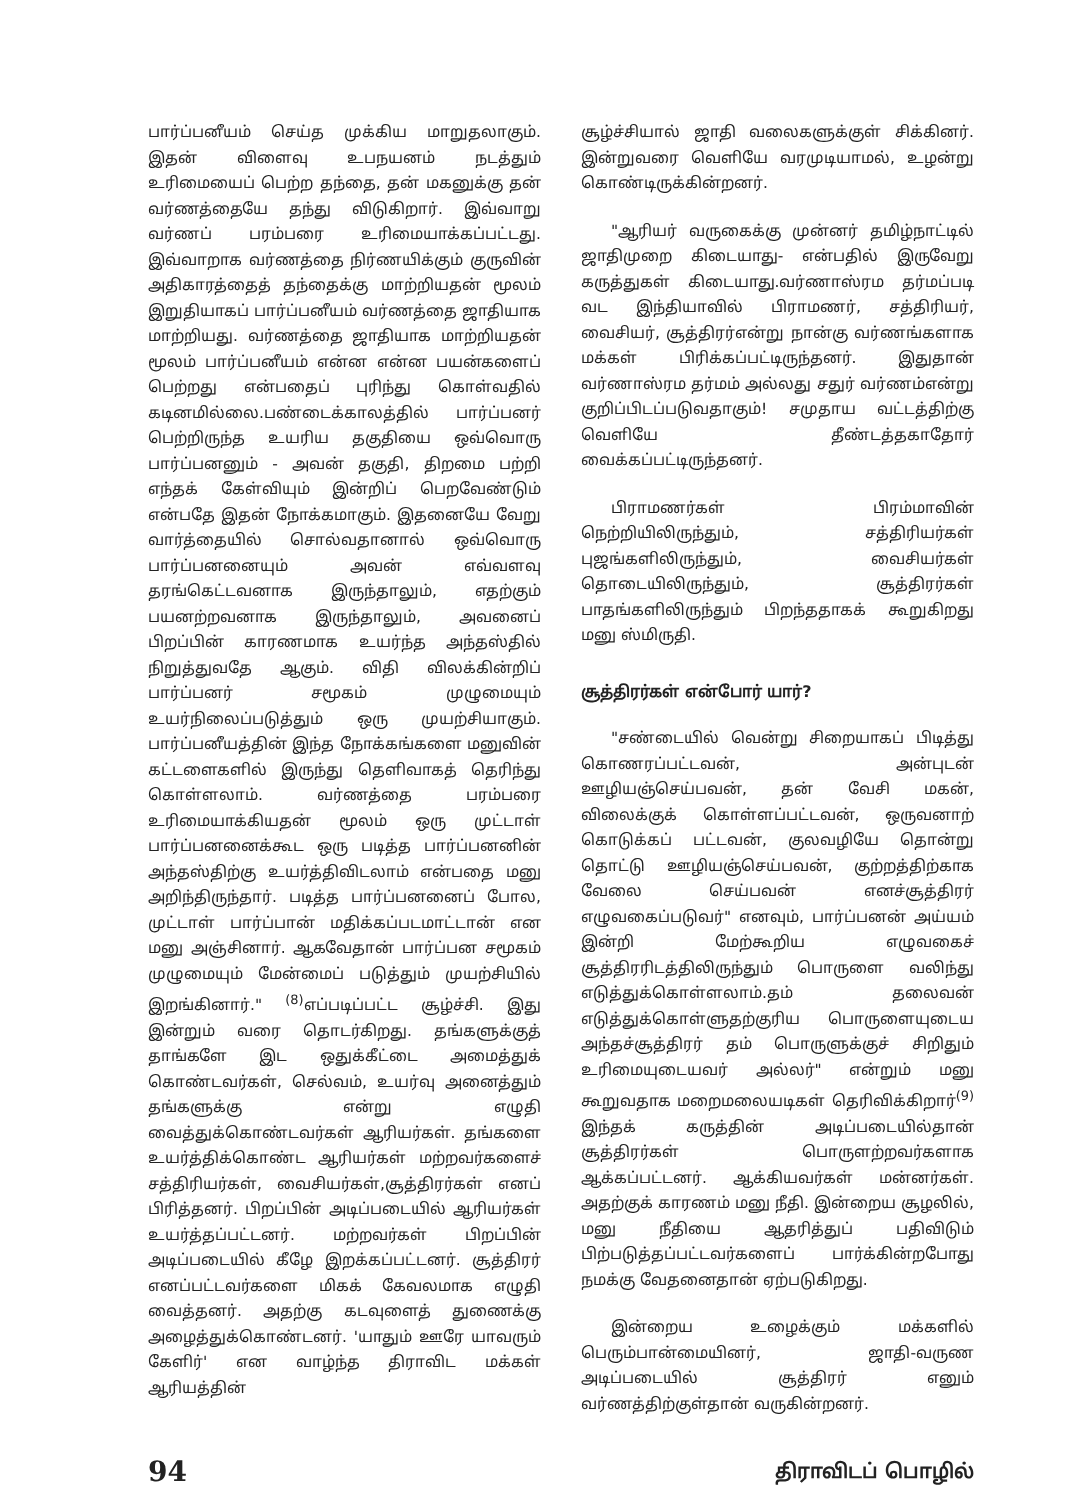பார்ப்பனீயம் செய்த முக்கிய மாறுதலாகும். இதன் விளைவு உபநயனம் நடத்தும் உரிமையைப் பெற்ற தந்தை, தன் மகனுக்கு தன் வர்ணத்தையே தந்து விடுகிறார். இவ்வாறு வர்ணப் பரம்பரை உரிமையாக்கப்பட்டது. இவ்வாறாக வர்ணத்தை நிர்ணயிக்கும் குருவின் அதிகாரத்தைத் தந்தைக்கு மாற்றியதன் மூலம் இறுதியாகப் பார்ப்பனீயம் வர்ணத்தை ஜாதியாக மாற்றியது. வர்ணத்தை ஜாதியாக மாற்றியதன் மூலம் பார்ப்பனீயம் என்ன என்ன பயன்களைப் பெற்றது என்பதைப் புரிந்து கொள்வதில் கடினமில்லை.பண்டைக்காலத்தில் பார்ப்பனர் பெற்றிருந்த உயரிய தகுதியை ஒவ்வொரு பார்ப்பனனும் - அவன் தகுதி, திறமை பற்றி எந்தக் கேள்வியும் இன்றிப் பெறவேண்டும் என்பதே இதன் நோக்கமாகும். இதனையே வேறு வார்த்தையில் சொல்வதானால் ஒவ்வொரு பார்ப்பனனையும் அவன் எவ்வளவு தரங்கெட்டவனாக இருந்தாலும், எதற்கும் பயனற்றவனாக இருந்தாலும், அவனைப் பிறப்பின் காரணமாக உயர்ந்த அந்தஸ்தில் நிறுத்துவதே ஆகும். விதி விலக்கின்றிப் பார்ப்பனர் சமூகம் முழுமையும் உயர்நிலைப்படுத்தும் ஒரு முயற்சியாகும். பார்ப்பனீயத்தின் இந்த நோக்கங்களை மனுவின் கட்டளைகளில் இருந்து தெளிவாகத் தெரிந்து கொள்ளலாம். வர்ணத்தை பரம்பரை உரிமையாக்கியதன் மூலம் ஒரு முட்டாள் பார்ப்பனனைக்கூட ஒரு படித்த பார்ப்பனனின் அந்தஸ்திற்கு உயர்த்திவிடலாம் என்பதை மனு அறிந்திருந்தார். படித்த பார்ப்பனனைப் போல, முட்டாள் பார்ப்பான் மதிக்கப்படமாட்டான் என மனு அஞ்சினார். ஆகவேதான் பார்ப்பன சமூகம் முழுமையும் மேன்மைப் படுத்தும் முயற்சியில் இறங்கினார்." <sup>(8)</sup>எப்படிப்பட்ட சூழ்ச்சி. இது இன்றும் வரை தொடர்கிறது. தங்களுக்குத் தாங்களே இட ஒதுக்கீட்டை அமைத்துக் கொண்டவர்கள், செல்வம், உயர்வு அனைத்தும் தங்களுக்கு என்று எழுதி வைத்துக்கொண்டவர்கள் ஆரியர்கள். தங்களை உயர்த்திக்கொண்ட ஆரியர்கள் மற்றவர்களைச் சத்திரியர்கள், வைசியர்கள்,சூத்திரர்கள் எனப் பிரித்தனர். பிறப்பின் அடிப்படையில் ஆரியர்கள் உயர்த்தப்பட்டனர். மற்றவர்கள் பிறப்பின் அடிப்படையில் கீழே இறக்கப்பட்டனர். சூத்திரர் எனப்பட்டவர்களை மிகக் கேவலமாக எழுதி வைத்தனர். அதற்கு கடவுளைத் துணைக்கு அழைத்துக்கொண்டனர். 'யாதும் ஊரே யாவரும் கேளிர்' என வாழ்ந்த திராவிட மக்கள் ஆரியத்தின்
சூழ்ச்சியால் ஜாதி வலைகளுக்குள் சிக்கினர். இன்றுவரை வெளியே வரமுடியாமல், உழன்று கொண்டிருக்கின்றனர்.
"ஆரியர் வருகைக்கு முன்னர் தமிழ்நாட்டில் ஜாதிமுறை கிடையாது- என்பதில் இருவேறு கருத்துகள் கிடையாது.வர்ணாஸ்ரம தர்மப்படி வட இந்தியாவில் பிராமணர், சத்திரியர், வைசியர், சூத்திரர்என்று நான்கு வர்ணங்களாக மக்கள் பிரிக்கப்பட்டிருந்தனர். இதுதான் வர்ணாஸ்ரம தர்மம் அல்லது சதுர் வர்ணம்என்று குறிப்பிடப்படுவதாகும்! சமுதாய வட்டத்திற்கு வெளியே தீண்டத்தகாதோர் வைக்கப்பட்டிருந்தனர்.
பிராமணர்கள் பிரம்மாவின் நெற்றியிலிருந்தும், சத்திரியர்கள் புஜங்களிலிருந்தும், வைசியர்கள் தொடையிலிருந்தும், சூத்திரர்கள் பாதங்களிலிருந்தும் பிறந்ததாகக் கூறுகிறது மனு ஸ்மிருதி.
சூத்திரர்கள் என்போர் யார்?
"சண்டையில் வென்று சிறையாகப் பிடித்து கொணரப்பட்டவன், அன்புடன் ஊழியஞ்செய்பவன், தன் வேசி மகன், விலைக்குக் கொள்ளப்பட்டவன், ஒருவனாற் கொடுக்கப் பட்டவன், குலவழியே தொன்று தொட்டு ஊழியஞ்செய்பவன், குற்றத்திற்காக வேலை செய்பவன் எனச்சூத்திரர் எழுவகைப்படுவர்" எனவும், பார்ப்பனன் அய்யம் இன்றி மேற்கூறிய எழுவகைச் சூத்திரரிடத்திலிருந்தும் பொருளை வலிந்து எடுத்துக்கொள்ளலாம்.தம் தலைவன் எடுத்துக்கொள்ளுதற்குரிய பொருளையுடைய அந்தச்சூத்திரர் தம் பொருளுக்குச் சிறிதும் உரிமையுடையவர் அல்லர்" என்றும் மனு கூறுவதாக மறைமலையடிகள் தெரிவிக்கிறார்<sup>(9)</sup> இந்தக் கருத்தின் அடிப்படையில்தான் சூத்திரர்கள் பொருளற்றவர்களாக ஆக்கப்பட்டனர். ஆக்கியவர்கள் மன்னர்கள். அதற்குக் காரணம் மனு நீதி. இன்றைய சூழலில், மனு நீதியை ஆதரித்துப் பதிவிடும் பிற்படுத்தப்பட்டவர்களைப் பார்க்கின்றபோது நமக்கு வேதனைதான் ஏற்படுகிறது.
இன்றைய உழைக்கும் மக்களில் பெரும்பான்மையினர், ஜாதி-வருண அடிப்படையில் சூத்திரர் எனும் வர்ணத்திற்குள்தான் வருகின்றனர்.
94 திராவிடப் பொழில்